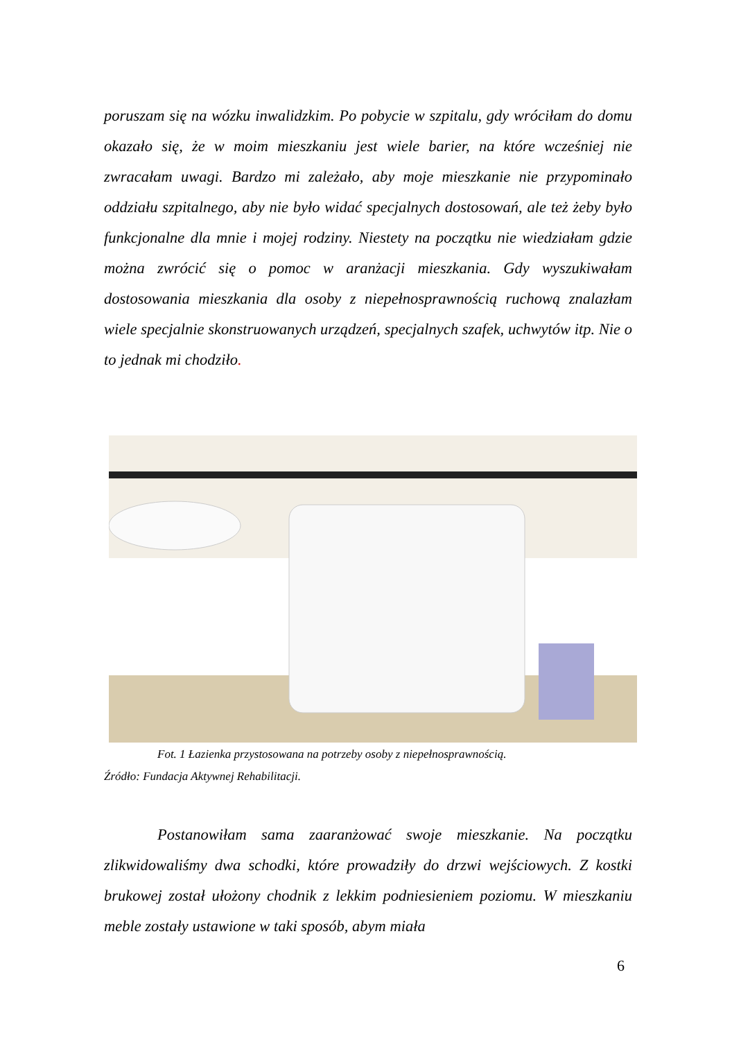poruszam się na wózku inwalidzkim. Po pobycie w szpitalu, gdy wróciłam do domu okazało się, że w moim mieszkaniu jest wiele barier, na które wcześniej nie zwracałam uwagi. Bardzo mi zależało, aby moje mieszkanie nie przypominało oddziału szpitalnego, aby nie było widać specjalnych dostosowań, ale też żeby było funkcjonalne dla mnie i mojej rodziny. Niestety na początku nie wiedziałam gdzie można zwrócić się o pomoc w aranżacji mieszkania. Gdy wyszukiwałam dostosowania mieszkania dla osoby z niepełnosprawnością ruchową znalazłam wiele specjalnie skonstruowanych urządzeń, specjalnych szafek, uchwytów itp. Nie o to jednak mi chodziło.
Fot. 1 Łazienka przystosowana na potrzeby osoby z niepełnosprawnością.
Źródło: Fundacja Aktywnej Rehabilitacji.
Postanowiłam sama zaaranżować swoje mieszkanie. Na początku zlikwidowaliśmy dwa schodki, które prowadziły do drzwi wejściowych. Z kostki brukowej został ułożony chodnik z lekkim podniesieniem poziomu. W mieszkaniu meble zostały ustawione w taki sposób, abym miała
6